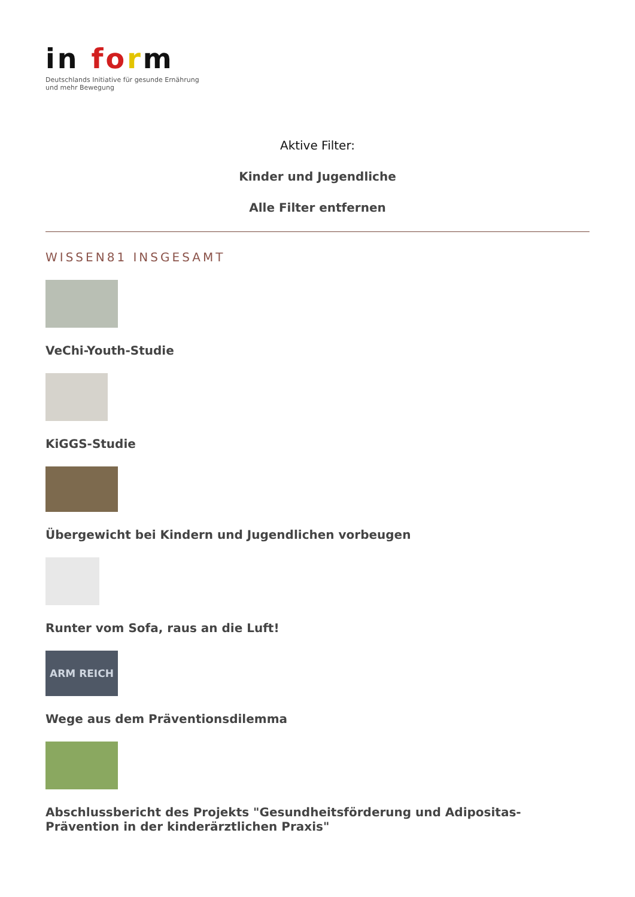in form
Deutschlands Initiative für gesunde Ernährung
und mehr Bewegung
Aktive Filter:
Kinder und Jugendliche
Alle Filter entfernen
WISSEN81 INSGESAMT
VeChi-Youth-Studie
KiGGS-Studie
Übergewicht bei Kindern und Jugendlichen vorbeugen
Runter vom Sofa, raus an die Luft!
ARM REICH
Wege aus dem Präventionsdilemma
Abschlussbericht des Projekts "Gesundheitsförderung und Adipositas-Prävention in der kinderärztlichen Praxis"